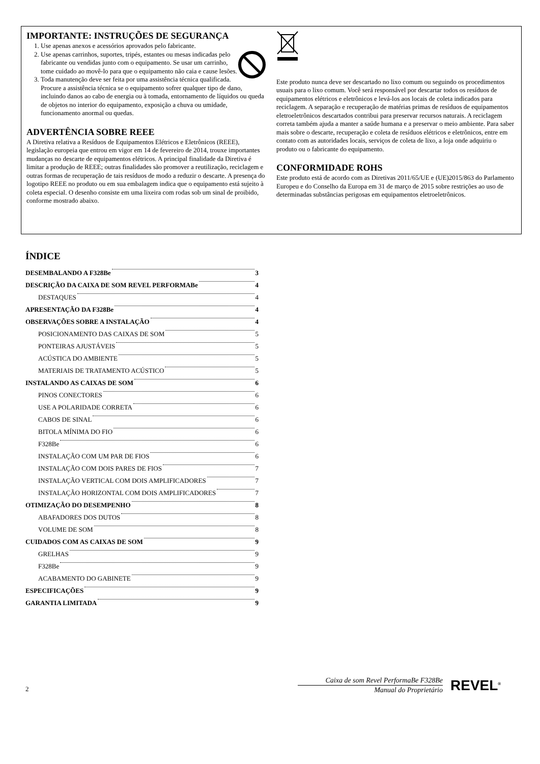IMPORTANTE: INSTRUÇÕES DE SEGURANÇA
1. Use apenas anexos e acessórios aprovados pelo fabricante.
2. Use apenas carrinhos, suportes, tripés, estantes ou mesas indicadas pelo fabricante ou vendidas junto com o equipamento. Se usar um carrinho, tome cuidado ao movê-lo para que o equipamento não caia e cause lesões.
3. Toda manutenção deve ser feita por uma assistência técnica qualificada. Procure a assistência técnica se o equipamento sofrer qualquer tipo de dano, incluindo danos ao cabo de energia ou à tomada, entornamento de líquidos ou queda de objetos no interior do equipamento, exposição a chuva ou umidade, funcionamento anormal ou quedas.
ADVERTÊNCIA SOBRE REEE
A Diretiva relativa a Resíduos de Equipamentos Elétricos e Eletrônicos (REEE), legislação europeia que entrou em vigor em 14 de fevereiro de 2014, trouxe importantes mudanças no descarte de equipamentos elétricos. A principal finalidade da Diretiva é limitar a produção de REEE; outras finalidades são promover a reutilização, reciclagem e outras formas de recuperação de tais resíduos de modo a reduzir o descarte. A presença do logotipo REEE no produto ou em sua embalagem indica que o equipamento está sujeito à coleta especial. O desenho consiste em uma lixeira com rodas sob um sinal de proibido, conforme mostrado abaixo.
Este produto nunca deve ser descartado no lixo comum ou seguindo os procedimentos usuais para o lixo comum. Você será responsável por descartar todos os resíduos de equipamentos elétricos e eletrônicos e levá-los aos locais de coleta indicados para reciclagem. A separação e recuperação de matérias primas de resíduos de equipamentos eletroeletrônicos descartados contribui para preservar recursos naturais. A reciclagem correta também ajuda a manter a saúde humana e a preservar o meio ambiente. Para saber mais sobre o descarte, recuperação e coleta de resíduos elétricos e eletrônicos, entre em contato com as autoridades locais, serviços de coleta de lixo, a loja onde adquiriu o produto ou o fabricante do equipamento.
CONFORMIDADE ROHS
Este produto está de acordo com as Diretivas 2011/65/UE e (UE)2015/863 do Parlamento Europeu e do Conselho da Europa em 31 de março de 2015 sobre restrições ao uso de determinadas substâncias perigosas em equipamentos eletroeletrônicos.
ÍNDICE
DESEMBALANDO A F328Be 3
DESCRIÇÃO DA CAIXA DE SOM REVEL PERFORMABe 4
DESTAQUES 4
APRESENTAÇÃO DA F328Be 4
OBSERVAÇÕES SOBRE A INSTALAÇÃO 4
POSICIONAMENTO DAS CAIXAS DE SOM 5
PONTEIRAS AJUSTÁVEIS 5
ACÚSTICA DO AMBIENTE 5
MATERIAIS DE TRATAMENTO ACÚSTICO 5
INSTALANDO AS CAIXAS DE SOM 6
PINOS CONECTORES 6
USE A POLARIDADE CORRETA 6
CABOS DE SINAL 6
BITOLA MÍNIMA DO FIO 6
F328Be 6
INSTALAÇÃO COM UM PAR DE FIOS 6
INSTALAÇÃO COM DOIS PARES DE FIOS 7
INSTALAÇÃO VERTICAL COM DOIS AMPLIFICADORES 7
INSTALAÇÃO HORIZONTAL COM DOIS AMPLIFICADORES 7
OTIMIZAÇÃO DO DESEMPENHO 8
ABAFADORES DOS DUTOS 8
VOLUME DE SOM 8
CUIDADOS COM AS CAIXAS DE SOM 9
GRELHAS 9
F328Be 9
ACABAMENTO DO GABINETE 9
ESPECIFICAÇÕES 9
GARANTIA LIMITADA 9
2
Caixa de som Revel PerformaBe F328Be
Manual do Proprietário
REVEL<sup>®</sup>